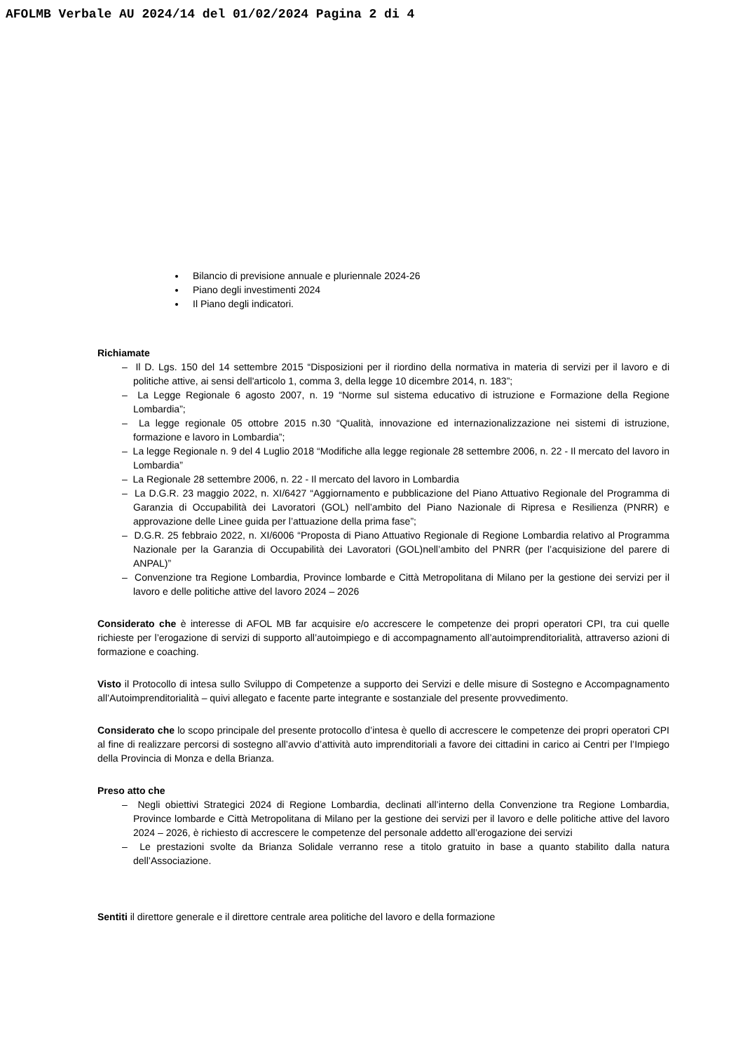AFOLMB Verbale AU 2024/14 del 01/02/2024 Pagina 2 di 4
Bilancio di previsione annuale e pluriennale 2024-26
Piano degli investimenti 2024
Il Piano degli indicatori.
Richiamate
– Il D. Lgs. 150 del 14 settembre 2015 “Disposizioni per il riordino della normativa in materia di servizi per il lavoro e di politiche attive, ai sensi dell'articolo 1, comma 3, della legge 10 dicembre 2014, n. 183”;
– La Legge Regionale 6 agosto 2007, n. 19 “Norme sul sistema educativo di istruzione e Formazione della Regione Lombardia”;
– La legge regionale 05 ottobre 2015 n.30 “Qualità, innovazione ed internazionalizzazione nei sistemi di istruzione, formazione e lavoro in Lombardia”;
– La legge Regionale n. 9 del 4 Luglio 2018 “Modifiche alla legge regionale 28 settembre 2006, n. 22 - Il mercato del lavoro in Lombardia”
– La Regionale 28 settembre 2006, n. 22 - Il mercato del lavoro in Lombardia
– La D.G.R. 23 maggio 2022, n. XI/6427 “Aggiornamento e pubblicazione del Piano Attuativo Regionale del Programma di Garanzia di Occupabilità dei Lavoratori (GOL) nell’ambito del Piano Nazionale di Ripresa e Resilienza (PNRR) e approvazione delle Linee guida per l’attuazione della prima fase”;
– D.G.R. 25 febbraio 2022, n. XI/6006 “Proposta di Piano Attuativo Regionale di Regione Lombardia relativo al Programma Nazionale per la Garanzia di Occupabilità dei Lavoratori (GOL)nell’ambito del PNRR (per l’acquisizione del parere di ANPAL)”
– Convenzione tra Regione Lombardia, Province lombarde e Città Metropolitana di Milano per la gestione dei servizi per il lavoro e delle politiche attive del lavoro 2024 – 2026
Considerato che è interesse di AFOL MB far acquisire e/o accrescere le competenze dei propri operatori CPI, tra cui quelle richieste per l’erogazione di servizi di supporto all’autoimpiego e di accompagnamento all’autoimprenditorialità, attraverso azioni di formazione e coaching.
Visto il Protocollo di intesa sullo Sviluppo di Competenze a supporto dei Servizi e delle misure di Sostegno e Accompagnamento all’Autoimprenditorialità – quivi allegato e facente parte integrante e sostanziale del presente provvedimento.
Considerato che lo scopo principale del presente protocollo d’intesa è quello di accrescere le competenze dei propri operatori CPI al fine di realizzare percorsi di sostegno all’avvio d’attività auto imprenditoriali a favore dei cittadini in carico ai Centri per l’Impiego della Provincia di Monza e della Brianza.
Preso atto che
– Negli obiettivi Strategici 2024 di Regione Lombardia, declinati all’interno della Convenzione tra Regione Lombardia, Province lombarde e Città Metropolitana di Milano per la gestione dei servizi per il lavoro e delle politiche attive del lavoro 2024 – 2026, è richiesto di accrescere le competenze del personale addetto all’erogazione dei servizi
– Le prestazioni svolte da Brianza Solidale verranno rese a titolo gratuito in base a quanto stabilito dalla natura dell’Associazione.
Sentiti il direttore generale e il direttore centrale area politiche del lavoro e della formazione